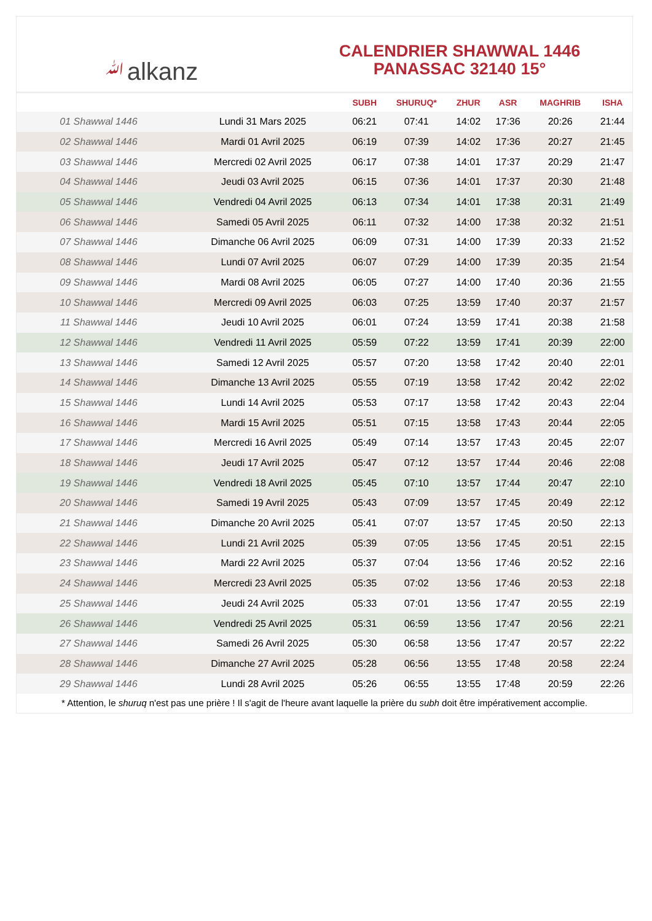ﷲalkanz
CALENDRIER SHAWWAL 1446
PANASSAC 32140 15°
| | | SUBH | SHURUQ* | ZHUR | ASR | MAGHRIB | ISHA |
| --- | --- | --- | --- | --- | --- | --- | --- |
| 01 Shawwal 1446 | Lundi 31 Mars 2025 | 06:21 | 07:41 | 14:02 | 17:36 | 20:26 | 21:44 |
| 02 Shawwal 1446 | Mardi 01 Avril 2025 | 06:19 | 07:39 | 14:02 | 17:36 | 20:27 | 21:45 |
| 03 Shawwal 1446 | Mercredi 02 Avril 2025 | 06:17 | 07:38 | 14:01 | 17:37 | 20:29 | 21:47 |
| 04 Shawwal 1446 | Jeudi 03 Avril 2025 | 06:15 | 07:36 | 14:01 | 17:37 | 20:30 | 21:48 |
| 05 Shawwal 1446 | Vendredi 04 Avril 2025 | 06:13 | 07:34 | 14:01 | 17:38 | 20:31 | 21:49 |
| 06 Shawwal 1446 | Samedi 05 Avril 2025 | 06:11 | 07:32 | 14:00 | 17:38 | 20:32 | 21:51 |
| 07 Shawwal 1446 | Dimanche 06 Avril 2025 | 06:09 | 07:31 | 14:00 | 17:39 | 20:33 | 21:52 |
| 08 Shawwal 1446 | Lundi 07 Avril 2025 | 06:07 | 07:29 | 14:00 | 17:39 | 20:35 | 21:54 |
| 09 Shawwal 1446 | Mardi 08 Avril 2025 | 06:05 | 07:27 | 14:00 | 17:40 | 20:36 | 21:55 |
| 10 Shawwal 1446 | Mercredi 09 Avril 2025 | 06:03 | 07:25 | 13:59 | 17:40 | 20:37 | 21:57 |
| 11 Shawwal 1446 | Jeudi 10 Avril 2025 | 06:01 | 07:24 | 13:59 | 17:41 | 20:38 | 21:58 |
| 12 Shawwal 1446 | Vendredi 11 Avril 2025 | 05:59 | 07:22 | 13:59 | 17:41 | 20:39 | 22:00 |
| 13 Shawwal 1446 | Samedi 12 Avril 2025 | 05:57 | 07:20 | 13:58 | 17:42 | 20:40 | 22:01 |
| 14 Shawwal 1446 | Dimanche 13 Avril 2025 | 05:55 | 07:19 | 13:58 | 17:42 | 20:42 | 22:02 |
| 15 Shawwal 1446 | Lundi 14 Avril 2025 | 05:53 | 07:17 | 13:58 | 17:42 | 20:43 | 22:04 |
| 16 Shawwal 1446 | Mardi 15 Avril 2025 | 05:51 | 07:15 | 13:58 | 17:43 | 20:44 | 22:05 |
| 17 Shawwal 1446 | Mercredi 16 Avril 2025 | 05:49 | 07:14 | 13:57 | 17:43 | 20:45 | 22:07 |
| 18 Shawwal 1446 | Jeudi 17 Avril 2025 | 05:47 | 07:12 | 13:57 | 17:44 | 20:46 | 22:08 |
| 19 Shawwal 1446 | Vendredi 18 Avril 2025 | 05:45 | 07:10 | 13:57 | 17:44 | 20:47 | 22:10 |
| 20 Shawwal 1446 | Samedi 19 Avril 2025 | 05:43 | 07:09 | 13:57 | 17:45 | 20:49 | 22:12 |
| 21 Shawwal 1446 | Dimanche 20 Avril 2025 | 05:41 | 07:07 | 13:57 | 17:45 | 20:50 | 22:13 |
| 22 Shawwal 1446 | Lundi 21 Avril 2025 | 05:39 | 07:05 | 13:56 | 17:45 | 20:51 | 22:15 |
| 23 Shawwal 1446 | Mardi 22 Avril 2025 | 05:37 | 07:04 | 13:56 | 17:46 | 20:52 | 22:16 |
| 24 Shawwal 1446 | Mercredi 23 Avril 2025 | 05:35 | 07:02 | 13:56 | 17:46 | 20:53 | 22:18 |
| 25 Shawwal 1446 | Jeudi 24 Avril 2025 | 05:33 | 07:01 | 13:56 | 17:47 | 20:55 | 22:19 |
| 26 Shawwal 1446 | Vendredi 25 Avril 2025 | 05:31 | 06:59 | 13:56 | 17:47 | 20:56 | 22:21 |
| 27 Shawwal 1446 | Samedi 26 Avril 2025 | 05:30 | 06:58 | 13:56 | 17:47 | 20:57 | 22:22 |
| 28 Shawwal 1446 | Dimanche 27 Avril 2025 | 05:28 | 06:56 | 13:55 | 17:48 | 20:58 | 22:24 |
| 29 Shawwal 1446 | Lundi 28 Avril 2025 | 05:26 | 06:55 | 13:55 | 17:48 | 20:59 | 22:26 |
* Attention, le shuruq n'est pas une prière ! Il s'agit de l'heure avant laquelle la prière du subh doit être impérativement accomplie.